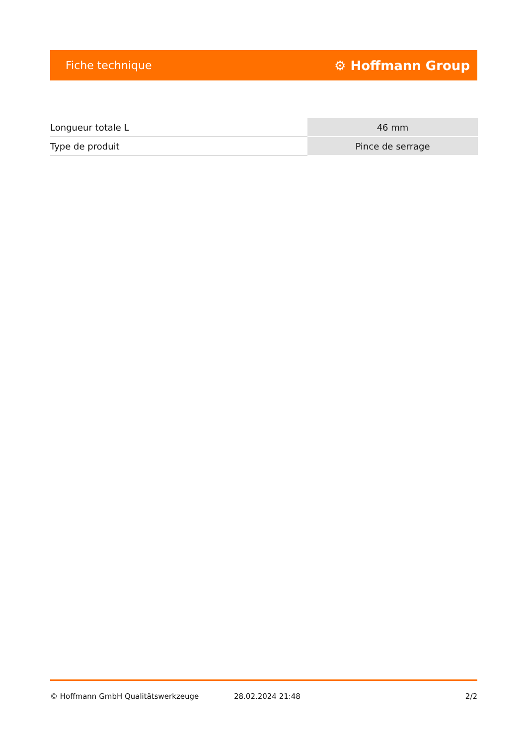Fiche technique ⚙ Hoffmann Group
| Longueur totale L | 46 mm |
| Type de produit | Pince de serrage |
© Hoffmann GmbH Qualitätswerkzeuge 28.02.2024 21:48 2/2